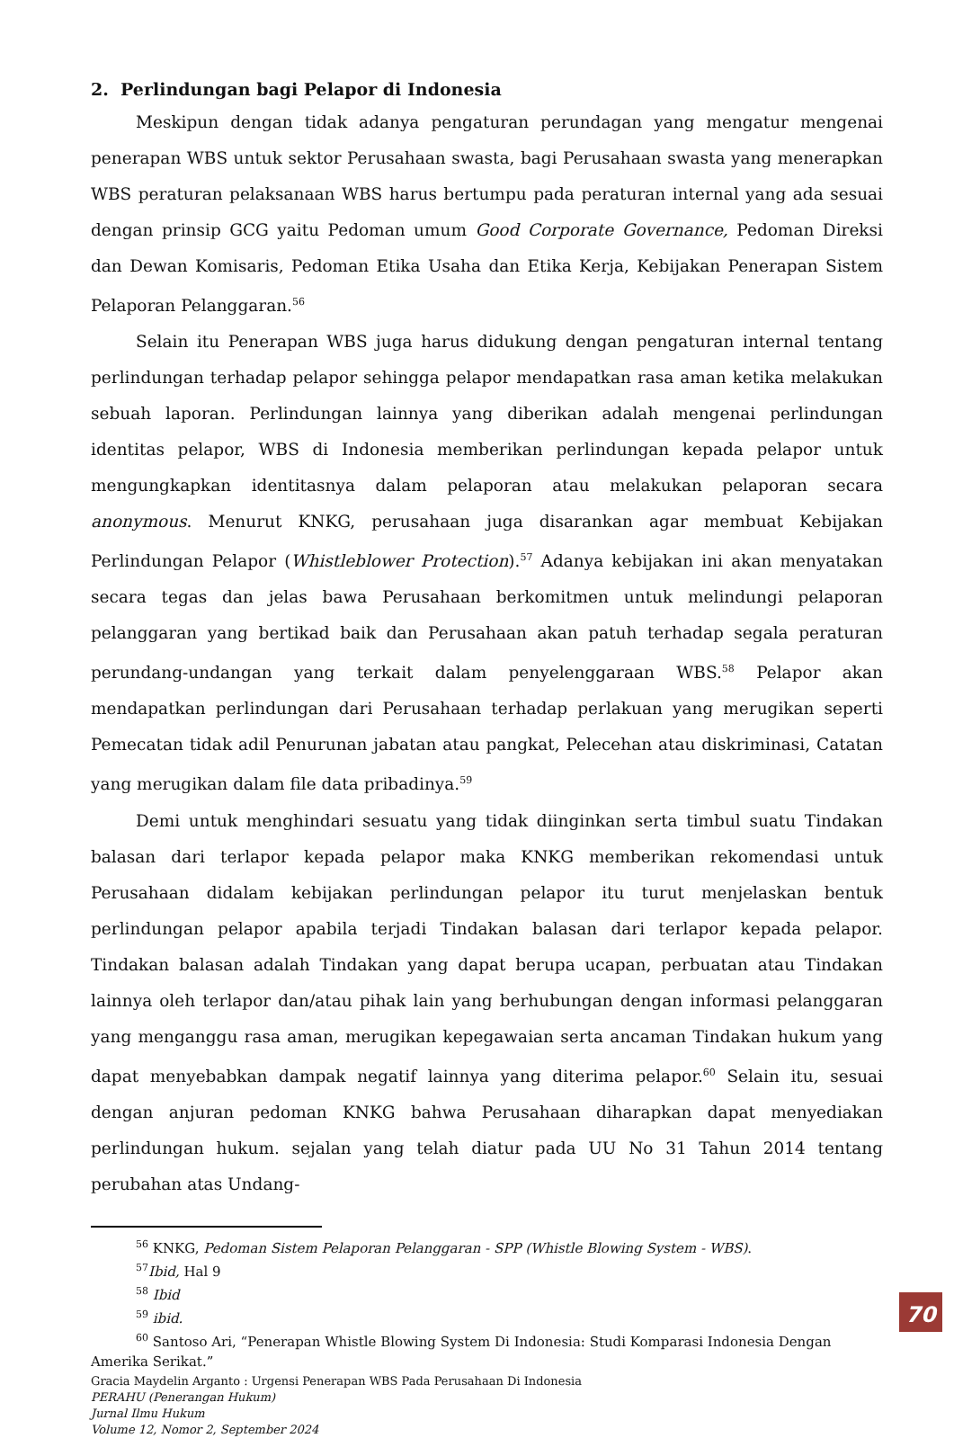2. Perlindungan bagi Pelapor di Indonesia
Meskipun dengan tidak adanya pengaturan perundagan yang mengatur mengenai penerapan WBS untuk sektor Perusahaan swasta, bagi Perusahaan swasta yang menerapkan WBS peraturan pelaksanaan WBS harus bertumpu pada peraturan internal yang ada sesuai dengan prinsip GCG yaitu Pedoman umum Good Corporate Governance, Pedoman Direksi dan Dewan Komisaris, Pedoman Etika Usaha dan Etika Kerja, Kebijakan Penerapan Sistem Pelaporan Pelanggaran.<sup>56</sup>
Selain itu Penerapan WBS juga harus didukung dengan pengaturan internal tentang perlindungan terhadap pelapor sehingga pelapor mendapatkan rasa aman ketika melakukan sebuah laporan. Perlindungan lainnya yang diberikan adalah mengenai perlindungan identitas pelapor, WBS di Indonesia memberikan perlindungan kepada pelapor untuk mengungkapkan identitasnya dalam pelaporan atau melakukan pelaporan secara anonymous. Menurut KNKG, perusahaan juga disarankan agar membuat Kebijakan Perlindungan Pelapor (Whistleblower Protection).<sup>57</sup> Adanya kebijakan ini akan menyatakan secara tegas dan jelas bawa Perusahaan berkomitmen untuk melindungi pelaporan pelanggaran yang bertikad baik dan Perusahaan akan patuh terhadap segala peraturan perundang-undangan yang terkait dalam penyelenggaraan WBS.<sup>58</sup> Pelapor akan mendapatkan perlindungan dari Perusahaan terhadap perlakuan yang merugikan seperti Pemecatan tidak adil Penurunan jabatan atau pangkat, Pelecehan atau diskriminasi, Catatan yang merugikan dalam file data pribadinya.<sup>59</sup>
Demi untuk menghindari sesuatu yang tidak diinginkan serta timbul suatu Tindakan balasan dari terlapor kepada pelapor maka KNKG memberikan rekomendasi untuk Perusahaan didalam kebijakan perlindungan pelapor itu turut menjelaskan bentuk perlindungan pelapor apabila terjadi Tindakan balasan dari terlapor kepada pelapor. Tindakan balasan adalah Tindakan yang dapat berupa ucapan, perbuatan atau Tindakan lainnya oleh terlapor dan/atau pihak lain yang berhubungan dengan informasi pelanggaran yang menganggu rasa aman, merugikan kepegawaian serta ancaman Tindakan hukum yang dapat menyebabkan dampak negatif lainnya yang diterima pelapor.<sup>60</sup> Selain itu, sesuai dengan anjuran pedoman KNKG bahwa Perusahaan diharapkan dapat menyediakan perlindungan hukum. sejalan yang telah diatur pada UU No 31 Tahun 2014 tentang perubahan atas Undang-
<sup>56</sup> KNKG, Pedoman Sistem Pelaporan Pelanggaran - SPP (Whistle Blowing System - WBS).
<sup>57</sup> Ibid, Hal 9
<sup>58</sup> Ibid
<sup>59</sup> ibid.
<sup>60</sup> Santoso Ari, “Penerapan Whistle Blowing System Di Indonesia: Studi Komparasi Indonesia Dengan
Amerika Serikat.”
Gracia Maydelin Arganto : Urgensi Penerapan WBS Pada Perusahaan Di Indonesia
PERAHU (Penerangan Hukum)
Jurnal Ilmu Hukum
Volume 12, Nomor 2, September 2024
70